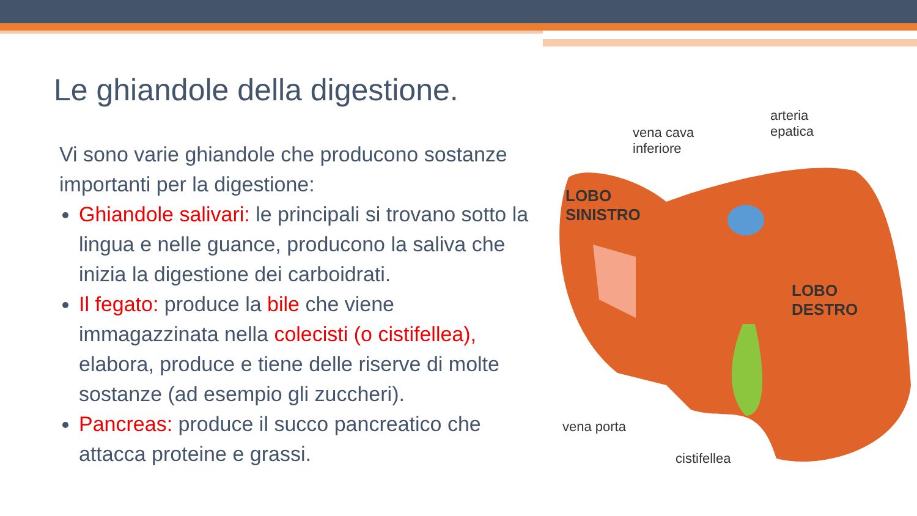Le ghiandole della digestione.
Vi sono varie ghiandole che producono sostanze importanti per la digestione:
Ghiandole salivari: le principali si trovano sotto la lingua e nelle guance, producono la saliva che inizia la digestione dei carboidrati.
Il fegato: produce la bile che viene immagazzinata nella colecisti (o cistifellea), elabora, produce e tiene delle riserve di molte sostanze (ad esempio gli zuccheri).
Pancreas: produce il succo pancreatico che attacca proteine e grassi.
vena cava
inferiore
arteria
epatica
LOBO
SINISTRO
LOBO
DESTRO
vena porta
cistifellea